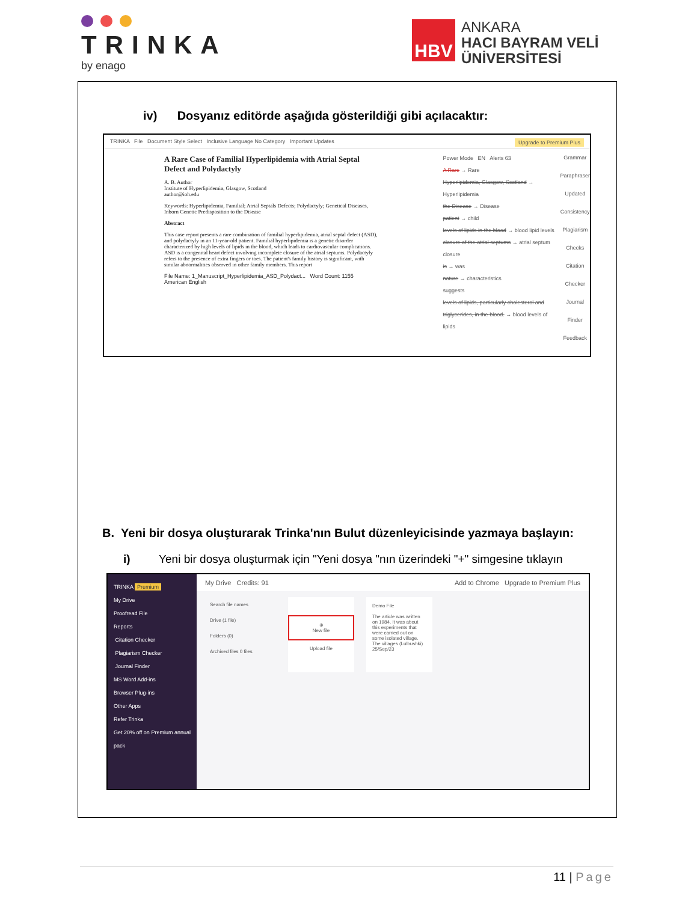TRINKA
by enago
HBV
ANKARA
HACI BAYRAM VELİ
ÜNİVERSİTESİ
iv) Dosyanız editörde aşağıda gösterildiği gibi açılacaktır:
TRINKA File Document Style Select Inclusive Language No Category Important Updates Upgrade to Premium Plus
A Rare Case of Familial Hyperlipidemia with Atrial Septal Defect and Polydactyly
A. B. Author
Institute of Hyperlipidemia, Glasgow, Scotland
author@ioh.edu
Keywords: Hyperlipidemia, Familial; Atrial Septals Defects; Polydactyly; Genetical Diseases, Inborn Genetic Predisposition to the Disease
Abstract
This case report presents a rare combination of familial hyperlipidemia, atrial septal defect (ASD), and polydactyly in an 11-year-old patient. Familial hyperlipidemia is a genetic disorder characterized by high levels of lipids in the blood, which leads to cardiovascular complications. ASD is a congenital heart defect involving incomplete closure of the atrial septums. Polydactyly refers to the presence of extra fingers or toes. The patient's family history is significant, with similar abnormalities observed in other family members. This report
File Name: 1_Manuscript_Hyperlipidemia_ASD_Polydact... Word Count: 1155 American English
Power Mode EN Alerts 63
A Rare → Rare
Hyperlipidemia, Glasgow, Scotland → Hyperlipidemia
the Disease → Disease
patient → child
levels of lipids in the blood → blood lipid levels
closure of the atrial septums → atrial septum closure
is → was
nature → characteristics
suggests
levels of lipids, particularly cholesterol and triglycerides, in the blood. → blood levels of lipids
Grammar Paraphraser Updated Consistency Plagiarism Checks Citation Checker Journal Finder Feedback
B. Yeni bir dosya oluşturarak Trinka'nın Bulut düzenleyicisinde yazmaya başlayın:
i) Yeni bir dosya oluşturmak için "Yeni dosya "nın üzerindeki "+" simgesine tıklayın
TRINKA Premium
My Drive
Proofread File
Reports
Citation Checker
Plagiarism Checker
Journal Finder
MS Word Add-ins
Browser Plug-ins
Other Apps
Refer Trinka
Get 20% off on Premium annual pack
My Drive Credits: 91 Add to Chrome Upgrade to Premium Plus
Search file names
Drive (1 file)
Folders (0)
Archived files 0 files
⊕
New file
Upload file
Demo File
The article was written on 1984. It was about this experiments that were carried out on some isolated village. The villages (Lulbushki)
25/Sep/23
11 | Page